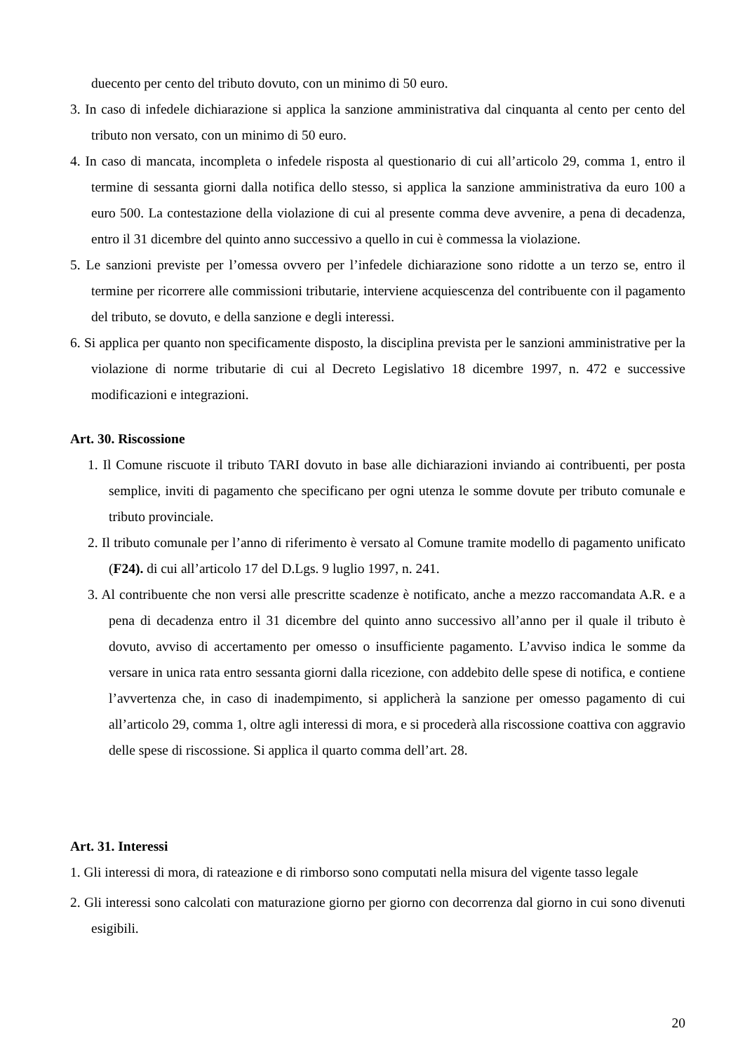duecento per cento del tributo dovuto, con un minimo di 50 euro.
3. In caso di infedele dichiarazione si applica la sanzione amministrativa dal cinquanta al cento per cento del tributo non versato, con un minimo di 50 euro.
4. In caso di mancata, incompleta o infedele risposta al questionario di cui all’articolo 29, comma 1, entro il termine di sessanta giorni dalla notifica dello stesso, si applica la sanzione amministrativa da euro 100 a euro 500. La contestazione della violazione di cui al presente comma deve avvenire, a pena di decadenza, entro il 31 dicembre del quinto anno successivo a quello in cui è commessa la violazione.
5. Le sanzioni previste per l’omessa ovvero per l’infedele dichiarazione sono ridotte a un terzo se, entro il termine per ricorrere alle commissioni tributarie, interviene acquiescenza del contribuente con il pagamento del tributo, se dovuto, e della sanzione e degli interessi.
6. Si applica per quanto non specificamente disposto, la disciplina prevista per le sanzioni amministrative per la violazione di norme tributarie di cui al Decreto Legislativo 18 dicembre 1997, n. 472 e successive modificazioni e integrazioni.
Art. 30. Riscossione
1. Il Comune riscuote il tributo TARI dovuto in base alle dichiarazioni inviando ai contribuenti, per posta semplice, inviti di pagamento che specificano per ogni utenza le somme dovute per tributo comunale e tributo provinciale.
2. Il tributo comunale per l’anno di riferimento è versato al Comune tramite modello di pagamento unificato (F24). di cui all’articolo 17 del D.Lgs. 9 luglio 1997, n. 241.
3. Al contribuente che non versi alle prescritte scadenze è notificato, anche a mezzo raccomandata A.R. e a pena di decadenza entro il 31 dicembre del quinto anno successivo all’anno per il quale il tributo è dovuto, avviso di accertamento per omesso o insufficiente pagamento. L’avviso indica le somme da versare in unica rata entro sessanta giorni dalla ricezione, con addebito delle spese di notifica, e contiene l’avvertenza che, in caso di inadempimento, si applicherà la sanzione per omesso pagamento di cui all’articolo 29, comma 1, oltre agli interessi di mora, e si procederà alla riscossione coattiva con aggravio delle spese di riscossione. Si applica il quarto comma dell’art. 28.
Art. 31. Interessi
1. Gli interessi di mora, di rateazione e di rimborso sono computati nella misura del vigente tasso legale
2. Gli interessi sono calcolati con maturazione giorno per giorno con decorrenza dal giorno in cui sono divenuti esigibili.
20